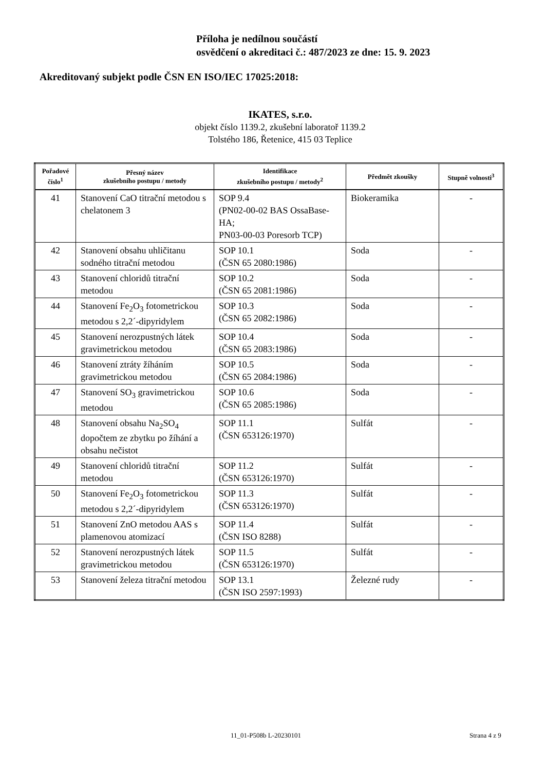Příloha je nedílnou součástí
osvědčení o akreditaci č.: 487/2023 ze dne: 15. 9. 2023
Akreditovaný subjekt podle ČSN EN ISO/IEC 17025:2018:
IKATES, s.r.o.
objekt číslo 1139.2, zkušební laboratoř 1139.2
Tolstého 186, Řetenice, 415 03 Teplice
| Pořadové číslo<sup>1</sup> | Přesný název zkušebního postupu / metody | Identifikace zkušebního postupu / metody<sup>2</sup> | Předmět zkoušky | Stupně volnosti<sup>3</sup> |
| --- | --- | --- | --- | --- |
| 41 | Stanovení CaO titrační metodou s chelatonem 3 | SOP 9.4 (PN02-00-02 BAS OssaBase-HA; PN03-00-03 Poresorb TCP) | Biokeramika | - |
| 42 | Stanovení obsahu uhličitanu sodného titrační metodou | SOP 10.1 (ČSN 65 2080:1986) | Soda | - |
| 43 | Stanovení chloridů titrační metodou | SOP 10.2 (ČSN 65 2081:1986) | Soda | - |
| 44 | Stanovení Fe<sub>2</sub>O<sub>3</sub> fotometrickou metodou s 2,2´-dipyridylem | SOP 10.3 (ČSN 65 2082:1986) | Soda | - |
| 45 | Stanovení nerozpustných látek gravimetrickou metodou | SOP 10.4 (ČSN 65 2083:1986) | Soda | - |
| 46 | Stanovení ztráty žíháním gravimetrickou metodou | SOP 10.5 (ČSN 65 2084:1986) | Soda | - |
| 47 | Stanovení SO<sub>3</sub> gravimetrickou metodou | SOP 10.6 (ČSN 65 2085:1986) | Soda | - |
| 48 | Stanovení obsahu Na<sub>2</sub>SO<sub>4</sub> dopočtem ze zbytku po žíhání a obsahu nečistot | SOP 11.1 (ČSN 653126:1970) | Sulfát | - |
| 49 | Stanovení chloridů titrační metodou | SOP 11.2 (ČSN 653126:1970) | Sulfát | - |
| 50 | Stanovení Fe<sub>2</sub>O<sub>3</sub> fotometrickou metodou s 2,2´-dipyridylem | SOP 11.3 (ČSN 653126:1970) | Sulfát | - |
| 51 | Stanovení ZnO metodou AAS s plamenovou atomizací | SOP 11.4 (ČSN ISO 8288) | Sulfát | - |
| 52 | Stanovení nerozpustných látek gravimetrickou metodou | SOP 11.5 (ČSN 653126:1970) | Sulfát | - |
| 53 | Stanovení železa titrační metodou | SOP 13.1 (ČSN ISO 2597:1993) | Železné rudy | - |
11_01-P508b L-20230101 Strana 4 z 9